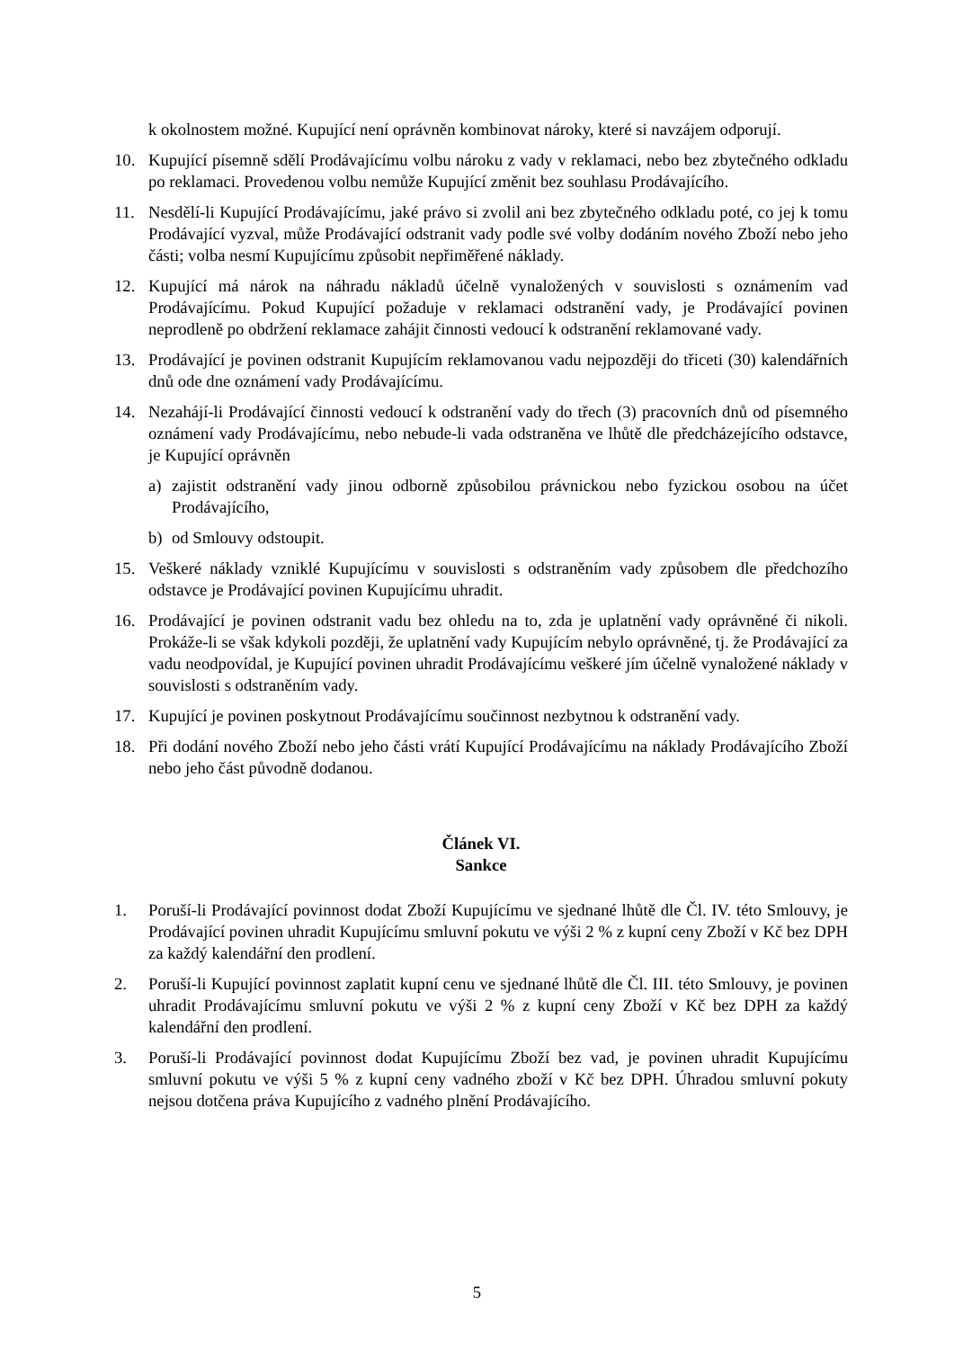k okolnostem možné. Kupující není oprávněn kombinovat nároky, které si navzájem odporují.
10. Kupující písemně sdělí Prodávajícímu volbu nároku z vady v reklamaci, nebo bez zbytečného odkladu po reklamaci. Provedenou volbu nemůže Kupující změnit bez souhlasu Prodávajícího.
11. Nesdělí-li Kupující Prodávajícímu, jaké právo si zvolil ani bez zbytečného odkladu poté, co jej k tomu Prodávající vyzval, může Prodávající odstranit vady podle své volby dodáním nového Zboží nebo jeho části; volba nesmí Kupujícímu způsobit nepřiměřené náklady.
12. Kupující má nárok na náhradu nákladů účelně vynaložených v souvislosti s oznámením vad Prodávajícímu. Pokud Kupující požaduje v reklamaci odstranění vady, je Prodávající povinen neprodleně po obdržení reklamace zahájit činnosti vedoucí k odstranění reklamované vady.
13. Prodávající je povinen odstranit Kupujícím reklamovanou vadu nejpozději do třiceti (30) kalendářních dnů ode dne oznámení vady Prodávajícímu.
14. Nezahájí-li Prodávající činnosti vedoucí k odstranění vady do třech (3) pracovních dnů od písemného oznámení vady Prodávajícímu, nebo nebude-li vada odstraněna ve lhůtě dle předcházejícího odstavce, je Kupující oprávněn
a) zajistit odstranění vady jinou odborně způsobilou právnickou nebo fyzickou osobou na účet Prodávajícího,
b) od Smlouvy odstoupit.
15. Veškeré náklady vzniklé Kupujícímu v souvislosti s odstraněním vady způsobem dle předchozího odstavce je Prodávající povinen Kupujícímu uhradit.
16. Prodávající je povinen odstranit vadu bez ohledu na to, zda je uplatnění vady oprávněné či nikoli. Prokáže-li se však kdykoli později, že uplatnění vady Kupujícím nebylo oprávněné, tj. že Prodávající za vadu neodpovídal, je Kupující povinen uhradit Prodávajícímu veškeré jím účelně vynaložené náklady v souvislosti s odstraněním vady.
17. Kupující je povinen poskytnout Prodávajícímu součinnost nezbytnou k odstranění vady.
18. Při dodání nového Zboží nebo jeho části vrátí Kupující Prodávajícímu na náklady Prodávajícího Zboží nebo jeho část původně dodanou.
Článek VI.
Sankce
1. Poruší-li Prodávající povinnost dodat Zboží Kupujícímu ve sjednané lhůtě dle Čl. IV. této Smlouvy, je Prodávající povinen uhradit Kupujícímu smluvní pokutu ve výši 2 % z kupní ceny Zboží v Kč bez DPH za každý kalendářní den prodlení.
2. Poruší-li Kupující povinnost zaplatit kupní cenu ve sjednané lhůtě dle Čl. III. této Smlouvy, je povinen uhradit Prodávajícímu smluvní pokutu ve výši 2 % z kupní ceny Zboží v Kč bez DPH za každý kalendářní den prodlení.
3. Poruší-li Prodávající povinnost dodat Kupujícímu Zboží bez vad, je povinen uhradit Kupujícímu smluvní pokutu ve výši 5 % z kupní ceny vadného zboží v Kč bez DPH. Úhradou smluvní pokuty nejsou dotčena práva Kupujícího z vadného plnění Prodávajícího.
5